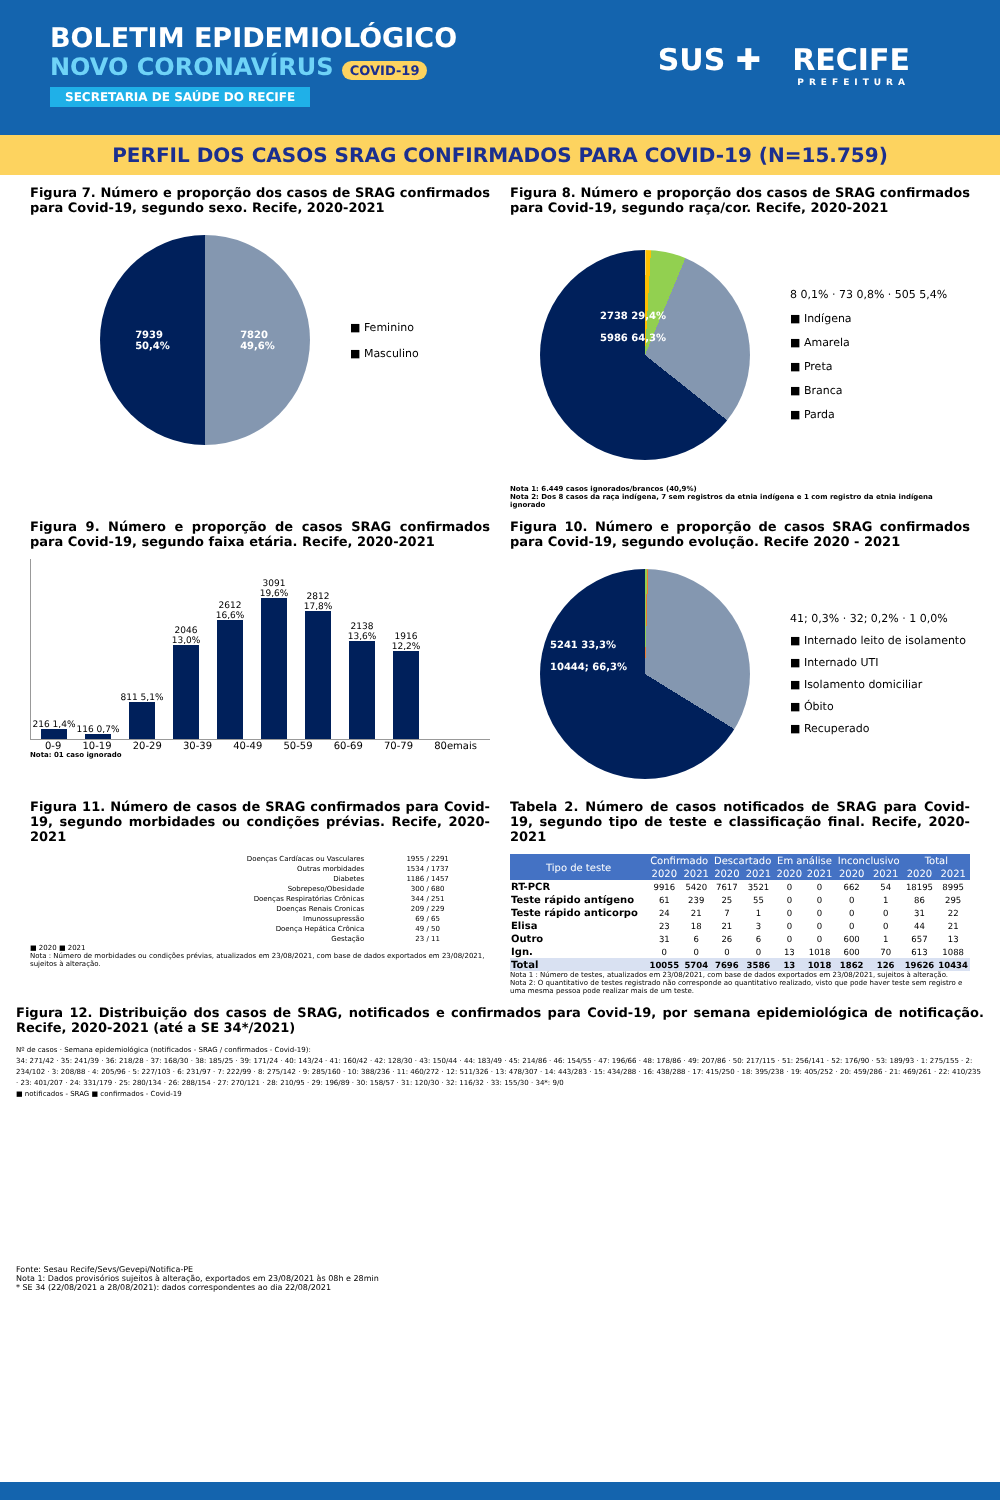BOLETIM EPIDEMIOLÓGICO
NOVO CORONAVÍRUS COVID-19
SECRETARIA DE SAÚDE DO RECIFE
SUS ✚ RECIFE
PREFEITURA
PERFIL DOS CASOS SRAG CONFIRMADOS PARA COVID-19 (N=15.759)
Figura 7. Número e proporção dos casos de SRAG confirmados para Covid-19, segundo sexo. Recife, 2020-2021
7939
50,4% 7820
49,6%
■ Feminino
■ Masculino
Figura 8. Número e proporção dos casos de SRAG confirmados para Covid-19, segundo raça/cor. Recife, 2020-2021
2738 29,4%
5986 64,3%
8 0,1% · 73 0,8% · 505 5,4%
■ Indígena
■ Amarela
■ Preta
■ Branca
■ Parda
Nota 1: 6.449 casos ignorados/brancos (40,9%)
Nota 2: Dos 8 casos da raça indígena, 7 sem registros da etnia indígena e 1 com registro da etnia indígena ignorado
Figura 9. Número e proporção de casos SRAG confirmados para Covid-19, segundo faixa etária. Recife, 2020-2021
216 1,4%
116 0,7%
811 5,1%
2046 13,0%
2612 16,6%
3091 19,6%
2812 17,8%
2138 13,6%
1916 12,2%
0-9 10-19 20-29 30-39 40-49 50-59 60-69 70-79 80emais
Nota: 01 caso ignorado
Figura 10. Número e proporção de casos SRAG confirmados para Covid-19, segundo evolução. Recife 2020 - 2021
5241 33,3%
10444; 66,3%
41; 0,3% · 32; 0,2% · 1 0,0%
■ Internado leito de isolamento
■ Internado UTI
■ Isolamento domiciliar
■ Óbito
■ Recuperado
Figura 11. Número de casos de SRAG confirmados para Covid-19, segundo morbidades ou condições prévias. Recife, 2020-2021
| Doenças Cardíacas ou Vasculares | 1955 / 2291 |
| Outras morbidades | 1534 / 1737 |
| Diabetes | 1186 / 1457 |
| Sobrepeso/Obesidade | 300 / 680 |
| Doenças Respiratórias Crônicas | 344 / 251 |
| Doenças Renais Cronicas | 209 / 229 |
| Imunossupressão | 69 / 65 |
| Doença Hepática Crônica | 49 / 50 |
| Gestação | 23 / 11 |
■ 2020 ■ 2021
Nota : Número de morbidades ou condições prévias, atualizados em 23/08/2021, com base de dados exportados em 23/08/2021, sujeitos à alteração.
Tabela 2. Número de casos notificados de SRAG para Covid-19, segundo tipo de teste e classificação final. Recife, 2020-2021
| Tipo de teste | Confirmado | | Descartado | | Em análise | | Inconclusivo | | Total | |
| --- | --- | --- | --- | --- | --- | --- | --- | --- | --- | --- |
| | 2020 | 2021 | 2020 | 2021 | 2020 | 2021 | 2020 | 2021 | 2020 | 2021 |
| RT-PCR | 9916 | 5420 | 7617 | 3521 | 0 | 0 | 662 | 54 | 18195 | 8995 |
| Teste rápido antígeno | 61 | 239 | 25 | 55 | 0 | 0 | 0 | 1 | 86 | 295 |
| Teste rápido anticorpo | 24 | 21 | 7 | 1 | 0 | 0 | 0 | 0 | 31 | 22 |
| Elisa | 23 | 18 | 21 | 3 | 0 | 0 | 0 | 0 | 44 | 21 |
| Outro | 31 | 6 | 26 | 6 | 0 | 0 | 600 | 1 | 657 | 13 |
| Ign. | 0 | 0 | 0 | 0 | 13 | 1018 | 600 | 70 | 613 | 1088 |
| Total | 10055 | 5704 | 7696 | 3586 | 13 | 1018 | 1862 | 126 | 19626 | 10434 |
Nota 1 : Número de testes, atualizados em 23/08/2021, com base de dados exportados em 23/08/2021, sujeitos à alteração.
Nota 2: O quantitativo de testes registrado não corresponde ao quantitativo realizado, visto que pode haver teste sem registro e uma mesma pessoa pode realizar mais de um teste.
Figura 12. Distribuição dos casos de SRAG, notificados e confirmados para Covid-19, por semana epidemiológica de notificação. Recife, 2020-2021 (até a SE 34*/2021)
Nº de casos · Semana epidemiológica (notificados - SRAG / confirmados - Covid-19):
34: 271/42 · 35: 241/39 · 36: 218/28 · 37: 168/30 · 38: 185/25 · 39: 171/24 · 40: 143/24 · 41: 160/42 · 42: 128/30 · 43: 150/44 · 44: 183/49 · 45: 214/86 · 46: 154/55 · 47: 196/66 · 48: 178/86 · 49: 207/86 · 50: 217/115 · 51: 256/141 · 52: 176/90 · 53: 189/93 · 1: 275/155 · 2: 234/102 · 3: 208/88 · 4: 205/96 · 5: 227/103 · 6: 231/97 · 7: 222/99 · 8: 275/142 · 9: 285/160 · 10: 388/236 · 11: 460/272 · 12: 511/326 · 13: 478/307 · 14: 443/283 · 15: 434/288 · 16: 438/288 · 17: 415/250 · 18: 395/238 · 19: 405/252 · 20: 459/286 · 21: 469/261 · 22: 410/235 · 23: 401/207 · 24: 331/179 · 25: 280/134 · 26: 288/154 · 27: 270/121 · 28: 210/95 · 29: 196/89 · 30: 158/57 · 31: 120/30 · 32: 116/32 · 33: 155/30 · 34*: 9/0
■ notificados - SRAG ■ confirmados - Covid-19
Fonte: Sesau Recife/Sevs/Gevepi/Notifica-PE
Nota 1: Dados provisórios sujeitos à alteração, exportados em 23/08/2021 às 08h e 28min
* SE 34 (22/08/2021 a 28/08/2021): dados correspondentes ao dia 22/08/2021